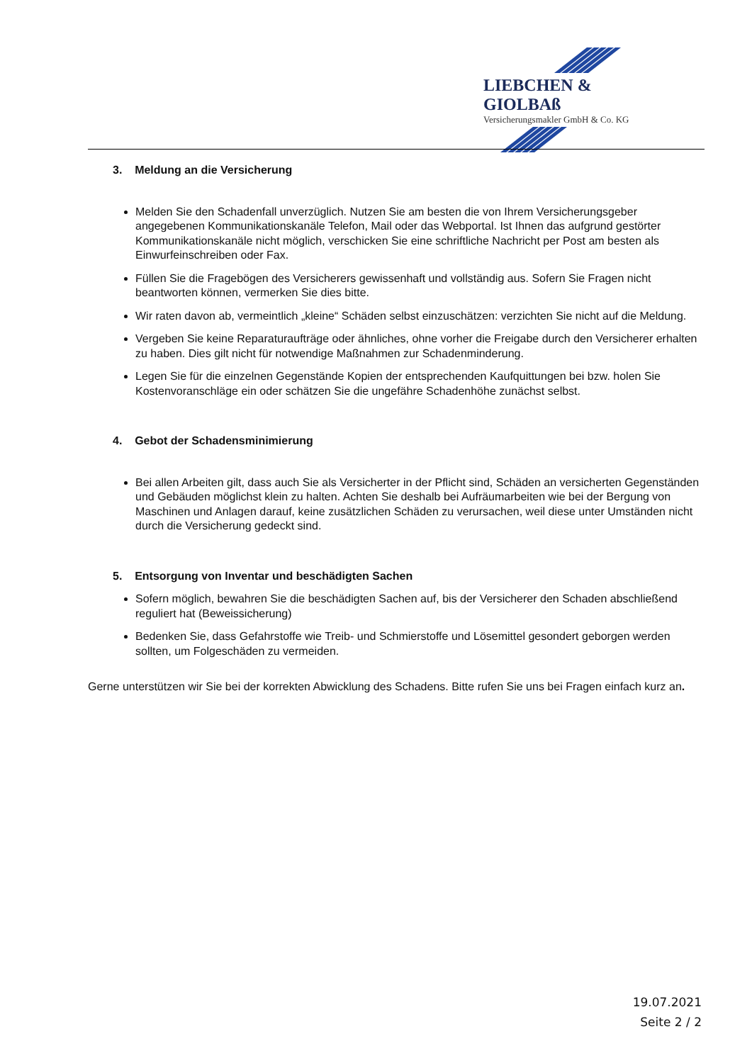LIEBCHEN & GIOLBAß
Versicherungsmakler GmbH & Co. KG
3. Meldung an die Versicherung
Melden Sie den Schadenfall unverzüglich. Nutzen Sie am besten die von Ihrem Versicherungsgeber angegebenen Kommunikationskanäle Telefon, Mail oder das Webportal. Ist Ihnen das aufgrund gestörter Kommunikationskanäle nicht möglich, verschicken Sie eine schriftliche Nachricht per Post am besten als Einwurfeinschreiben oder Fax.
Füllen Sie die Fragebögen des Versicherers gewissenhaft und vollständig aus. Sofern Sie Fragen nicht beantworten können, vermerken Sie dies bitte.
Wir raten davon ab, vermeintlich „kleine“ Schäden selbst einzuschätzen: verzichten Sie nicht auf die Meldung.
Vergeben Sie keine Reparaturaufträge oder ähnliches, ohne vorher die Freigabe durch den Versicherer erhalten zu haben. Dies gilt nicht für notwendige Maßnahmen zur Schadenminderung.
Legen Sie für die einzelnen Gegenstände Kopien der entsprechenden Kaufquittungen bei bzw. holen Sie Kostenvoranschläge ein oder schätzen Sie die ungefähre Schadenhöhe zunächst selbst.
4. Gebot der Schadensminimierung
Bei allen Arbeiten gilt, dass auch Sie als Versicherter in der Pflicht sind, Schäden an versicherten Gegenständen und Gebäuden möglichst klein zu halten. Achten Sie deshalb bei Aufräumarbeiten wie bei der Bergung von Maschinen und Anlagen darauf, keine zusätzlichen Schäden zu verursachen, weil diese unter Umständen nicht durch die Versicherung gedeckt sind.
5. Entsorgung von Inventar und beschädigten Sachen
Sofern möglich, bewahren Sie die beschädigten Sachen auf, bis der Versicherer den Schaden abschließend reguliert hat (Beweissicherung)
Bedenken Sie, dass Gefahrstoffe wie Treib- und Schmierstoffe und Lösemittel gesondert geborgen werden sollten, um Folgeschäden zu vermeiden.
Gerne unterstützen wir Sie bei der korrekten Abwicklung des Schadens. Bitte rufen Sie uns bei Fragen einfach kurz an.
19.07.2021
Seite 2 / 2